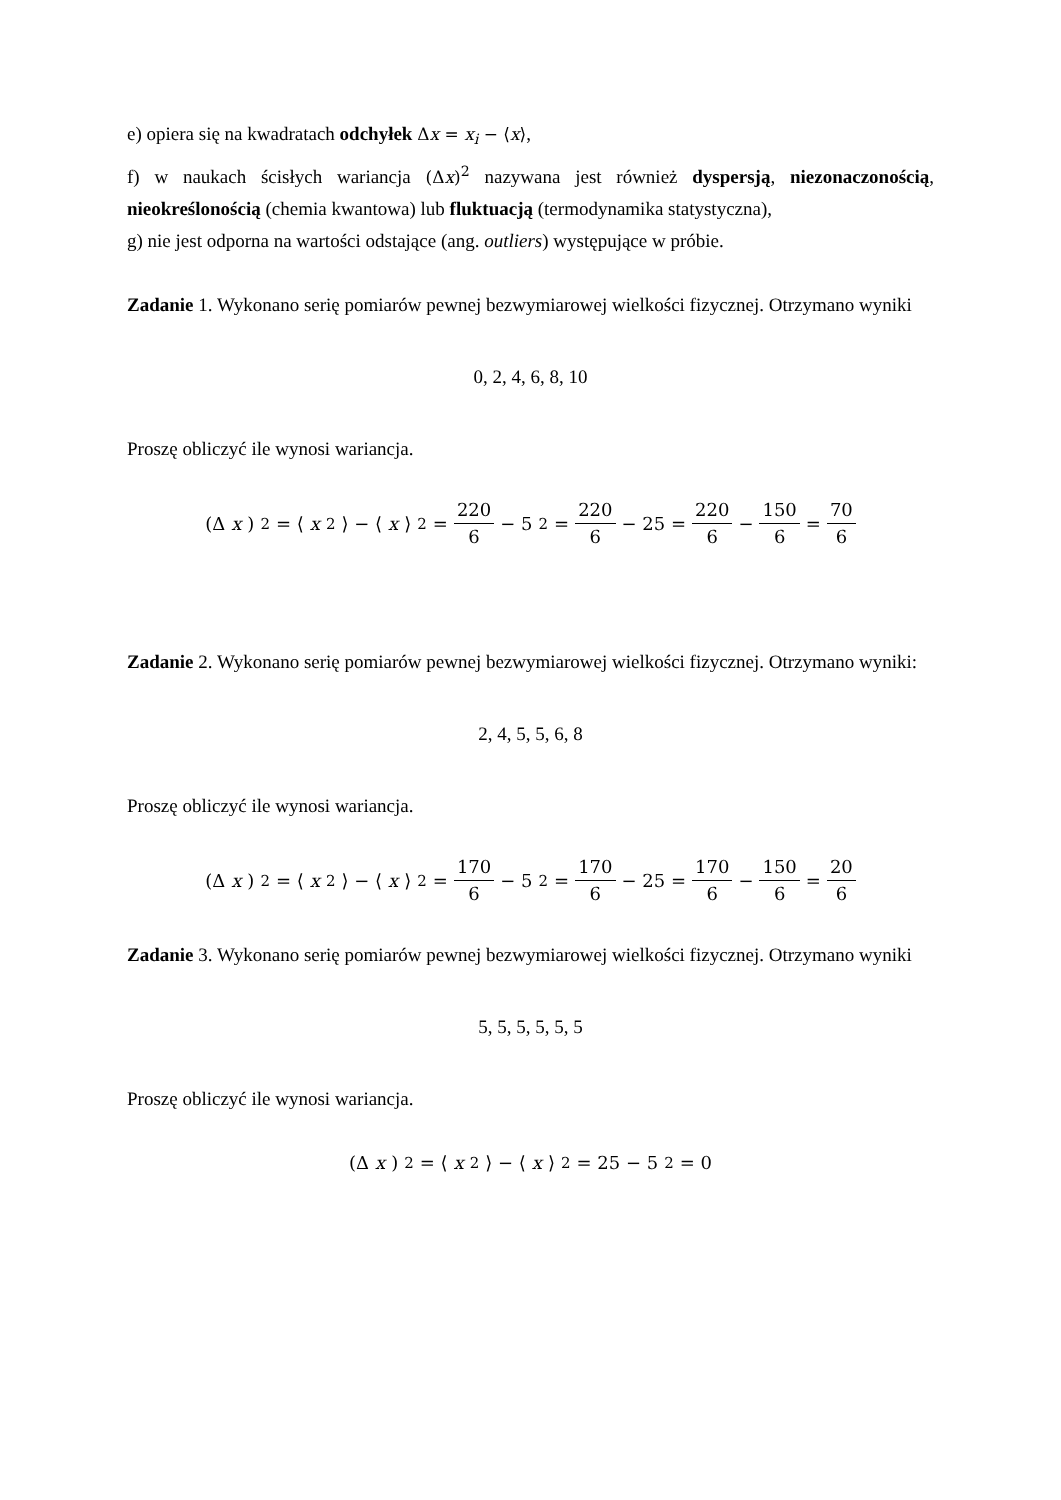e) opiera się na kwadratach odchyłek Δx = x<sub>i</sub> − ⟨x⟩,
f) w naukach ścisłych wariancja (Δx)<sup>2</sup> nazywana jest również dyspersją, niezonaczonością, nieokreślonością (chemia kwantowa) lub fluktuacją (termodynamika statystyczna),
g) nie jest odporna na wartości odstające (ang. outliers) występujące w próbie.
Zadanie 1. Wykonano serię pomiarów pewnej bezwymiarowej wielkości fizycznej. Otrzymano wyniki
0, 2, 4, 6, 8, 10
Proszę obliczyć ile wynosi wariancja.
(Δ x)<sup>2</sup> = ⟨ x<sup>2</sup>⟩ − ⟨ x ⟩<sup>2</sup> = 220 6 − 5<sup>2</sup> = 220 6 − 25 = 220 6 − 150 6 = 70 6
Zadanie 2. Wykonano serię pomiarów pewnej bezwymiarowej wielkości fizycznej. Otrzymano wyniki:
2, 4, 5, 5, 6, 8
Proszę obliczyć ile wynosi wariancja.
(Δ x)<sup>2</sup> = ⟨ x<sup>2</sup>⟩ − ⟨ x ⟩<sup>2</sup> = 170 6 − 5<sup>2</sup> = 170 6 − 25 = 170 6 − 150 6 = 20 6
Zadanie 3. Wykonano serię pomiarów pewnej bezwymiarowej wielkości fizycznej. Otrzymano wyniki
5, 5, 5, 5, 5, 5
Proszę obliczyć ile wynosi wariancja.
(Δ x)<sup>2</sup> = ⟨ x<sup>2</sup>⟩ − ⟨ x ⟩<sup>2</sup> = 25 − 5<sup>2</sup> = 0